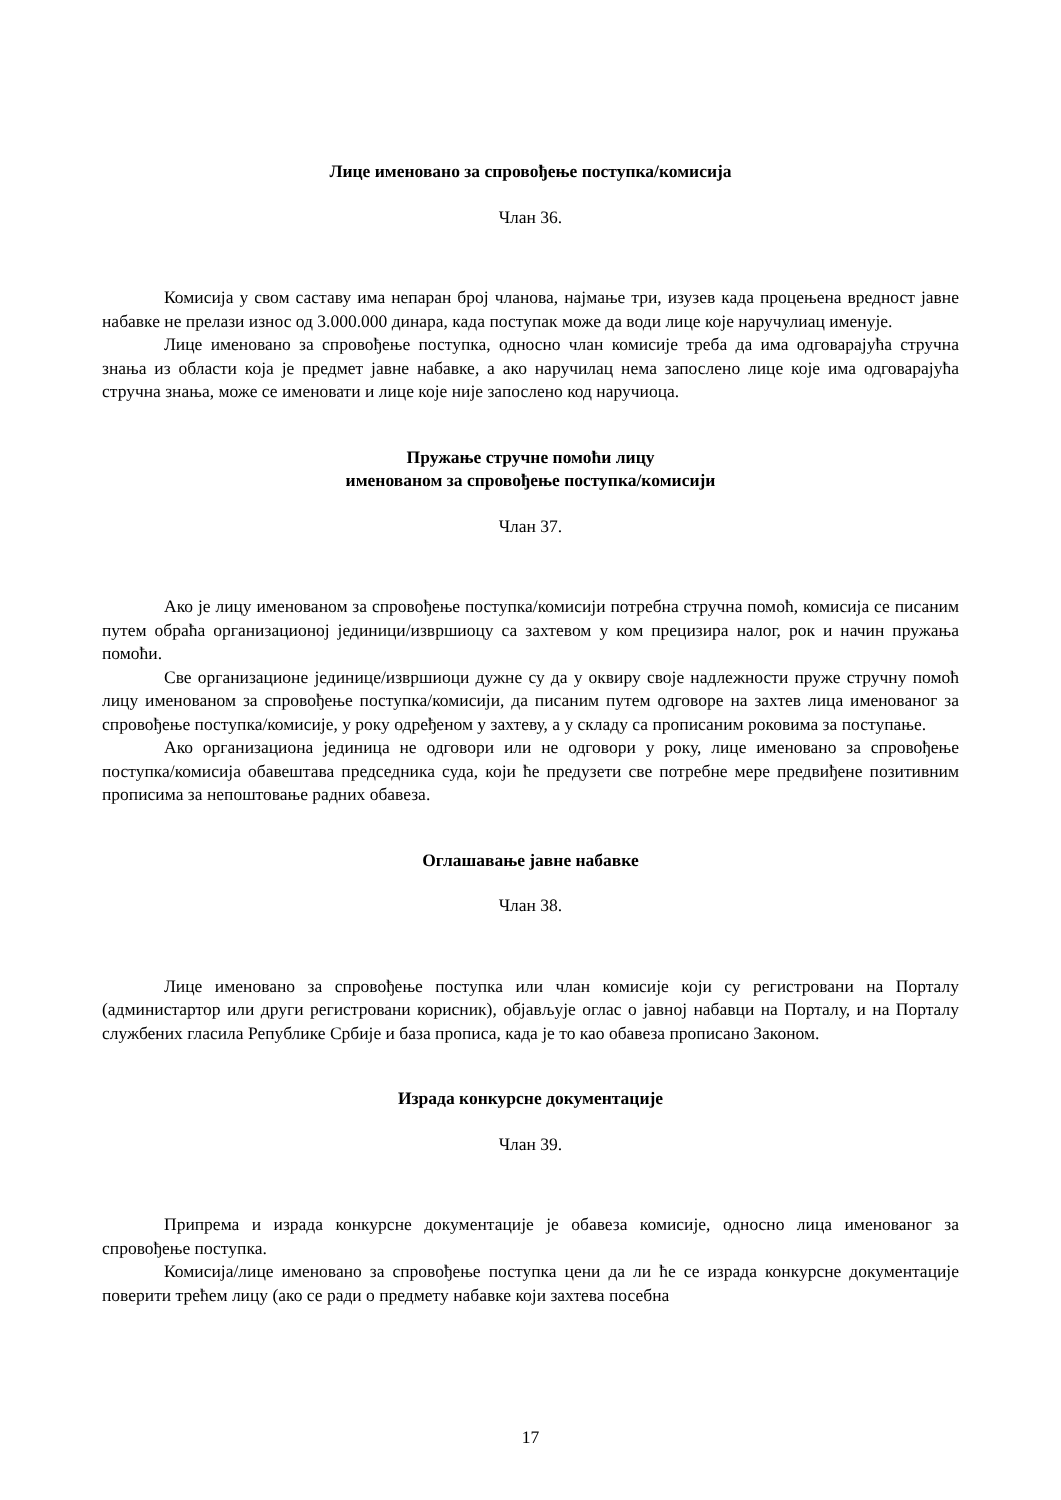Лице именовано за спровођење поступка/комисија
Члан 36.
Комисија у свом саставу има непаран број чланова, најмање три, изузев када процењена вредност јавне набавке не прелази износ од 3.000.000 динара, када поступак може да води лице које наручулиац именује.
Лице именовано за спровођење поступка, односно члан комисије треба да има одговарајућа стручна знања из области која је предмет јавне набавке, а ако наручилац нема запослено лице које има одговарајућа стручна знања, може се именовати и лице које није запослено код наручиоца.
Пружање стручне помоћи лицу
именованом за спровођење поступка/комисији
Члан 37.
Ако је лицу именованом за спровођење поступка/комисији потребна стручна помоћ, комисија се писаним путем обраћа организационој јединици/извршиоцу са захтевом у ком прецизира налог, рок и начин пружања помоћи.
Све организационе јединице/извршиоци дужне су да у оквиру своје надлежности пруже стручну помоћ лицу именованом за спровођење поступка/комисији, да писаним путем одговоре на захтев лица именованог за спровођење поступка/комисије, у року одређеном у захтеву, а у складу са прописаним роковима за поступање.
Ако организациона јединица не одговори или не одговори у року, лице именовано за спровођење поступка/комисија обавештава председника суда, који ће предузети све потребне мере предвиђене позитивним прописима за непоштовање радних обавеза.
Оглашавање јавне набавке
Члан 38.
Лице именовано за спровођење поступка или члан комисије који су регистровани на Порталу (администартор или други регистровани корисник), објављује оглас о јавној набавци на Порталу, и на Порталу службених гласила Републике Србије и база прописа, када је то као обавеза прописано Законом.
Израда конкурсне документације
Члан 39.
Припрема и израда конкурсне документације је обавеза комисије, односно лица именованог за спровођење поступка.
Комисија/лице именовано за спровођење поступка цени да ли ће се израда конкурсне документације поверити трећем лицу (ако се ради о предмету набавке који захтева посебна
17